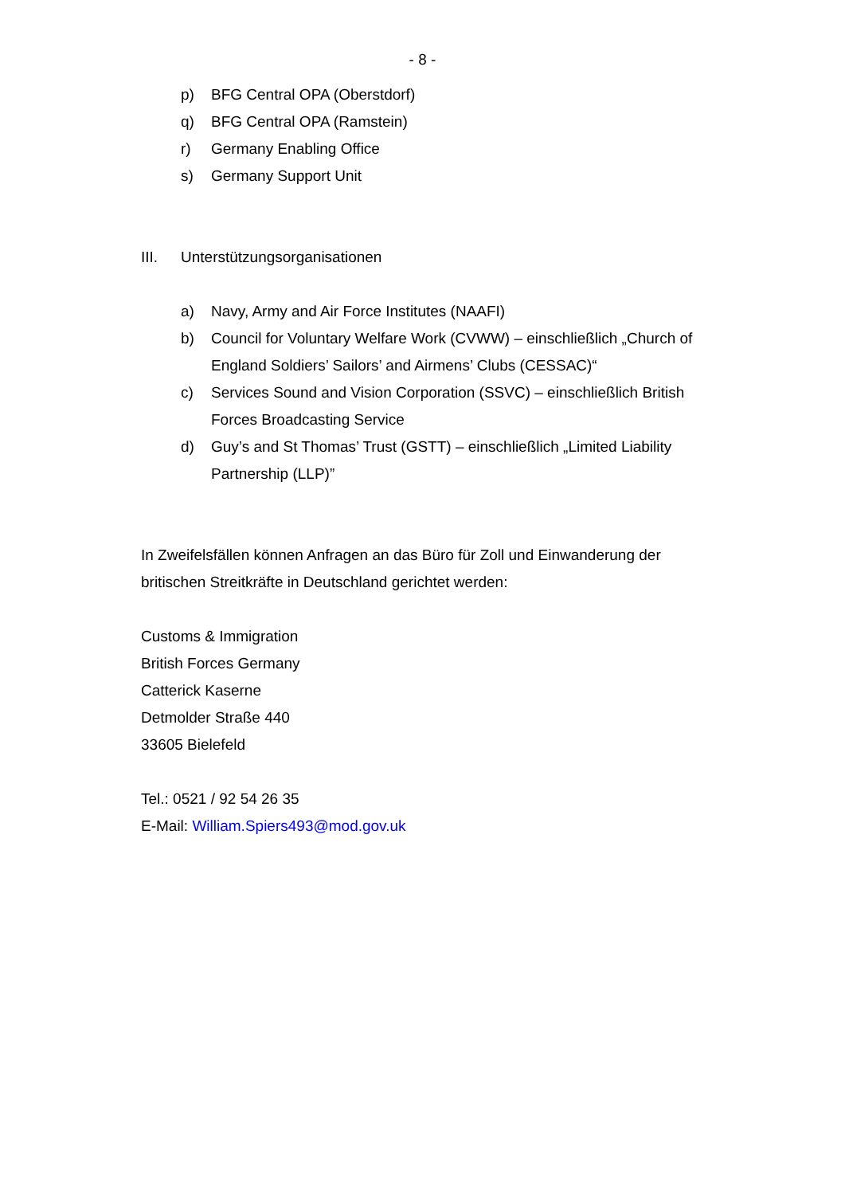- 8 -
p) BFG Central OPA (Oberstdorf)
q) BFG Central OPA (Ramstein)
r) Germany Enabling Office
s) Germany Support Unit
III. Unterstützungsorganisationen
a) Navy, Army and Air Force Institutes (NAAFI)
b) Council for Voluntary Welfare Work (CVWW) – einschließlich „Church of England Soldiers’ Sailors’ and Airmens’ Clubs (CESSAC)“
c) Services Sound and Vision Corporation (SSVC) – einschließlich British Forces Broadcasting Service
d) Guy’s and St Thomas’ Trust (GSTT) – einschließlich „Limited Liability Partnership (LLP)”
In Zweifelsfällen können Anfragen an das Büro für Zoll und Einwanderung der britischen Streitkräfte in Deutschland gerichtet werden:
Customs & Immigration
British Forces Germany
Catterick Kaserne
Detmolder Straße 440
33605 Bielefeld
Tel.: 0521 / 92 54 26 35
E-Mail: William.Spiers493@mod.gov.uk